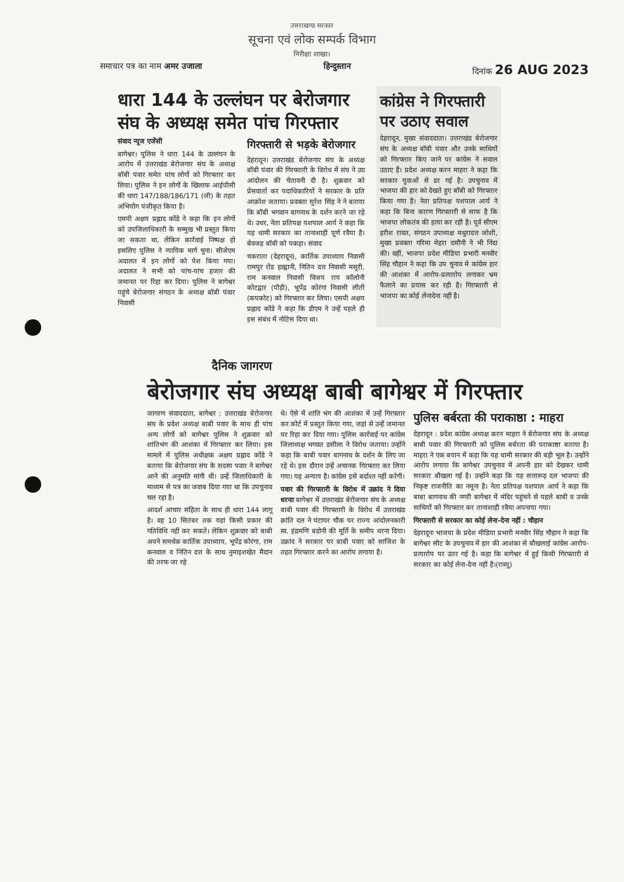उत्तराखण्ड सरकार
सूचना एवं लोक सम्पर्क विभाग
निरीक्षा शाखा।
समाचार पत्र का नाम अमर उजाला हिन्दुस्तान दिनांक 26 AUG 2023
धारा 144 के उल्लंघन पर बेरोजगार संघ के अध्यक्ष समेत पांच गिरफ्तार
संवाद न्यूज एजेंसी
बागेश्वर। पुलिस ने धारा 144 के उल्लंघन के आरोप में उत्तराखंड बेरोजगार संघ के अध्यक्ष बॉबी पंवार समेत पांच लोगों को गिरफ्तार कर लिया। पुलिस ने इन लोगों के खिलाफ आईपीसी की धारा 147/188/186/171 (जी) के तहत अभियोग पंजीकृत किया है।
एसपी अक्षय प्रह्लाद कोंडे ने कहा कि इन लोगों को उपजिलाधिकारी के सम्मुख भी प्रस्तुत किया जा सकता था, लेकिन कार्रवाई निष्पक्ष हो इसलिए पुलिस ने न्यायिक मार्ग चुना। सीजेएम अदालत में इन लोगों को पेश किया गया। अदालत ने सभी को पांच-पांच हजार की जमानत पर रिहा कर दिया। पुलिस ने बागेश्वर पहुंचे बेरोजगार संगठन के अध्यक्ष बॉबी पंवार निवासी
गिरफ्तारी से भड़के बेरोजगार
देहरादून। उत्तराखंड बेरोजगार संघ के अध्यक्ष बॉबी पंवार की गिरफ्तारी के विरोध में संघ ने उग्र आंदोलन की चेतावनी दी है। शुक्रवार को प्रेसवार्ता कर पदाधिकारियों ने सरकार के प्रति आक्रोश जताया। प्रवक्ता सुरेश सिंह ने ने बताया कि बॉबी भगवान बागनाथ के दर्शन करने जा रहे थे। उधर, नेता प्रतिपक्ष यशपाल आर्य ने कहा कि यह धामी सरकार का तानाशाही पूर्ण रवैया है। बेवजह बॉबी को पकड़ा। संवाद
चकराता (देहरादून), कार्तिक उपाध्याय निवासी रामपुर रोड हल्द्वानी, नितिन दत्त निवासी मसूरी, राम कनवाल निवासी विजय राय कॉलोनी कोटद्वार (पौड़ी), भूपेंद्र कोरंगा निवासी लीती (कपकोट) को गिरफ्तार कर लिया। एसपी अक्षय प्रह्लाद कोंडे ने कहा कि डीएम ने उन्हें पहले ही इस संबंध में नोटिस दिया था।
कांग्रेस ने गिरफ्तारी पर उठाए सवाल
देहरादून, मुख्य संवाददाता। उत्तराखंड बेरोजगार संघ के अध्यक्ष बॉबी पंवार और उनके साथियों को गिरफ्तार किए जाने पर कांग्रेस ने सवाल उठाए हैं। प्रदेश अध्यक्ष करन माहरा ने कहा कि सरकार युवाओं से डर गई है। उपचुनाव में भाजपा की हार को देखते हुए बॉबी को गिरफ्तार किया गया है। नेता प्रतिपक्ष यशपाल आर्य ने कहा कि बिना कारण गिरफ्तारी से साफ है कि भाजपा लोकतंत्र की हत्या कर रही है। पूर्व सीएम हरीश रावत, संगठन उपाध्यक्ष मथुरादत्त जोशी, मुख्य प्रवक्ता गरिमा मेहरा दसौनी ने भी निंदा की। वहीं, भाजपा प्रदेश मीडिया प्रभारी मनवीर सिंह चौहान ने कहा कि उप चुनाव मे कांग्रेस हार की आशंका में आरोप-प्रत्यारोप लगाकर भ्रम फैलाने का प्रयास कर रही है। गिरफ्तारी से भाजपा का कोई लेनादेना नहीं है।
दैनिक जागरण
बेरोजगार संघ अध्यक्ष बाबी बागेश्वर में गिरफ्तार
जागरण संवाददाता, बागेश्वर : उत्तराखंड बेरोजगार संघ के प्रदेश अध्यक्ष बाबी पवार के साथ ही पांच अन्य लोगों को बागेश्वर पुलिस ने शुक्रवार को शांतिभंग की आशंका में गिरफ्तार कर लिया। इस मामले में पुलिस अधीक्षक अक्षय प्रह्लाद कोंडे ने बताया कि बेरोजगार संघ के सदस्य पवार ने बागेश्वर आने की अनुमति मांगी थी। उन्हें जिलाधिकारी के माध्यम से पत्र का जवाब दिया गया था कि उपचुनाव चल रहा है।
आदर्श आचार संहिता के साथ ही धारा 144 लागू है। वह 10 सितंबर तक यहां किसी प्रकार की गतिविधि नहीं कर सकते। लेकिन शुक्रवार को बाबी अपने समर्थक कार्तिक उपाध्याय, भूपेंद्र कोरंगा, राम कनवाल व नितिन दत्त के साथ नुमाइशखेत मैदान की तरफ जा रहे
थे। ऐसे में शांति भंग की आशंका में उन्हें गिरफ्तार कर कोर्ट में प्रस्तुत किया गया, जहां से उन्हें जमानत पर रिहा कर दिया गया। पुलिस कार्रवाई पर कांग्रेस जिलाध्यक्ष भगवत डसीला ने विरोध जताया। उन्होंने कहा कि बाबी पवार बागनाथ के दर्शन के लिए जा रहे थे। इस दौरान उन्हें अचानक गिरफ्तार कर लिया गया। यह अन्याय है। कांग्रेस इसे बर्दाश्त नहीं करेगी।
पवार की गिरफ्तारी के विरोध में उक्रांद ने दिया धरनाः बागेश्वर में उत्तराखंड बेरोजगार संघ के अध्यक्ष बाबी पवार की गिरफ्तारी के विरोध में उत्तराखंड क्रांति दल ने घंटाघर चौक पर राज्य आंदोलनकारी स्व. इंद्रमणि बडोनी की मूर्ति के समीप धरना दिया। उक्रांद ने सरकार पर बाबी पवार को साजिश के तहत गिरफ्तार करने का आरोप लगाया है।
पुलिस बर्बरता की पराकाष्ठा : माहरा
देहरादून : प्रदेश कांग्रेस अध्यक्ष करन माहरा ने बेरोजगार संघ के अध्यक्ष बाबी पवार की गिरफ्तारी को पुलिस बर्बरता की पराकाष्ठा बताया है। माहरा ने एक बयान में कहा कि यह धामी सरकार की बड़ी भूल है। उन्होंने आरोप लगाया कि बागेश्वर उपचुनाव में अपनी हार को देखकर धामी सरकार बौखला गई है। उन्होंने कहा कि यह सत्तारूढ़ दल भाजपा की निकृष्ट राजनीति का नमूना है। नेता प्रतिपक्ष यशपाल आर्य ने कहा कि बाबा बागनाथ की नगरी बागेश्वर में मंदिर पहुंचने से पहले बाबी व उनके साथियों को गिरफ्तार कर तानाशाही रवैया अपनाया गया।
गिरफ्तारी से सरकार का कोई लेना-देना नहीं : चौहान
देहरादूनः भाजपा के प्रदेश मीडिया प्रभारी मनवीर सिंह चौहान ने कहा कि बागेश्वर सीट के उपचुनाव में हार की आशंका से बौखलाई कांग्रेस आरोप-प्रत्यारोप पर उतर गई है। कहा कि बागेश्वर में हुई किसी गिरफ्तारी से सरकार का कोई लेना-देना नहीं है।(राब्यू)